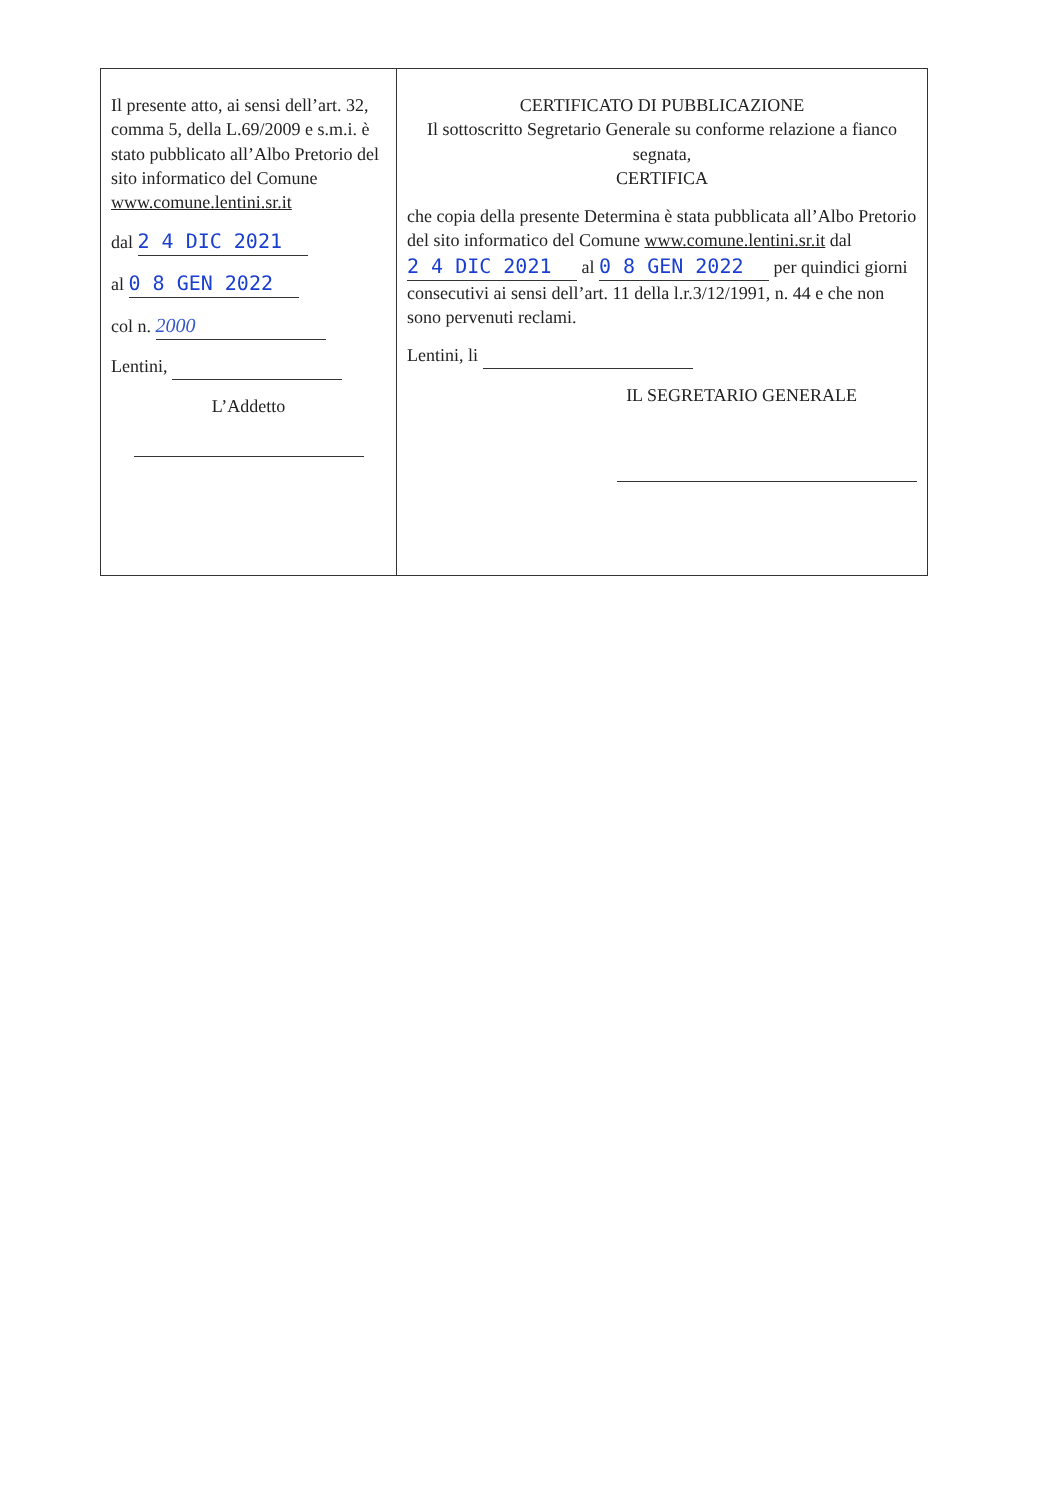| Il presente atto, ai sensi dell’art. 32, comma 5, della L.69/2009 e s.m.i. è stato pubblicato all’Albo Pretorio del sito informatico del Comune www.comune.lentini.sr.it dal 2 4 DIC 2021 al 0 8 GEN 2022 col n. 2000 Lentini, L’Addetto | CERTIFICATO DI PUBBLICAZIONE Il sottoscritto Segretario Generale su conforme relazione a fianco segnata, CERTIFICA che copia della presente Determina è stata pubblicata all’Albo Pretorio del sito informatico del Comune www.comune.lentini.sr.it dal 2 4 DIC 2021 al 0 8 GEN 2022 per quindici giorni consecutivi ai sensi dell’art. 11 della l.r.3/12/1991, n. 44 e che non sono pervenuti reclami. Lentini, li IL SEGRETARIO GENERALE |